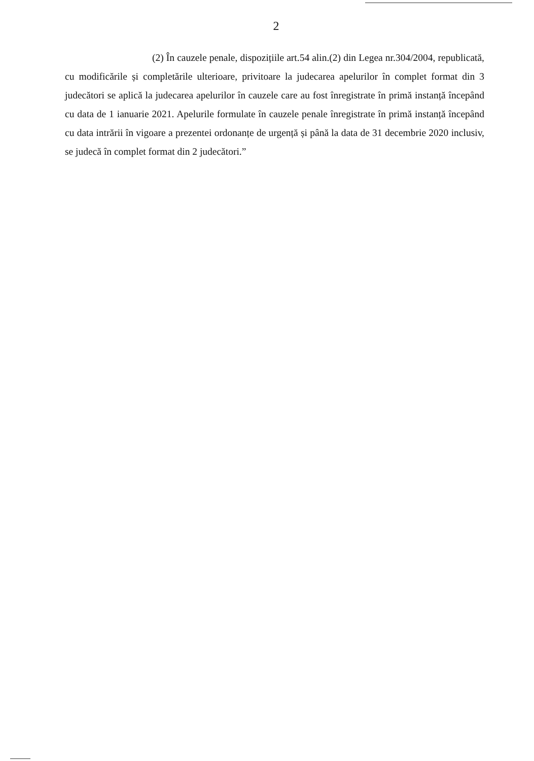2
(2) În cauzele penale, dispozițiile art.54 alin.(2) din Legea nr.304/2004, republicată, cu modificările și completările ulterioare, privitoare la judecarea apelurilor în complet format din 3 judecători se aplică la judecarea apelurilor în cauzele care au fost înregistrate în primă instanță începând cu data de 1 ianuarie 2021. Apelurile formulate în cauzele penale înregistrate în primă instanță începând cu data intrării în vigoare a prezentei ordonanțe de urgență și până la data de 31 decembrie 2020 inclusiv, se judecă în complet format din 2 judecători.”